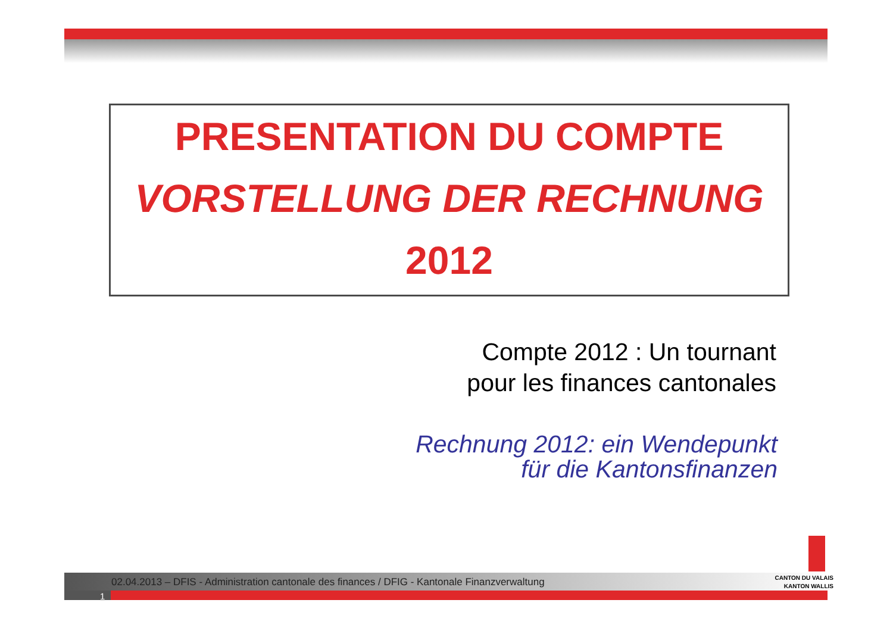PRESENTATION DU COMPTE
VORSTELLUNG DER RECHNUNG
2012
Compte 2012 : Un tournant
pour les finances cantonales
Rechnung 2012: ein Wendepunkt
für die Kantonsfinanzen
02.04.2013 – DFIS - Administration cantonale des finances / DFIG - Kantonale Finanzverwaltung
1
CANTON DU VALAIS
KANTON WALLIS